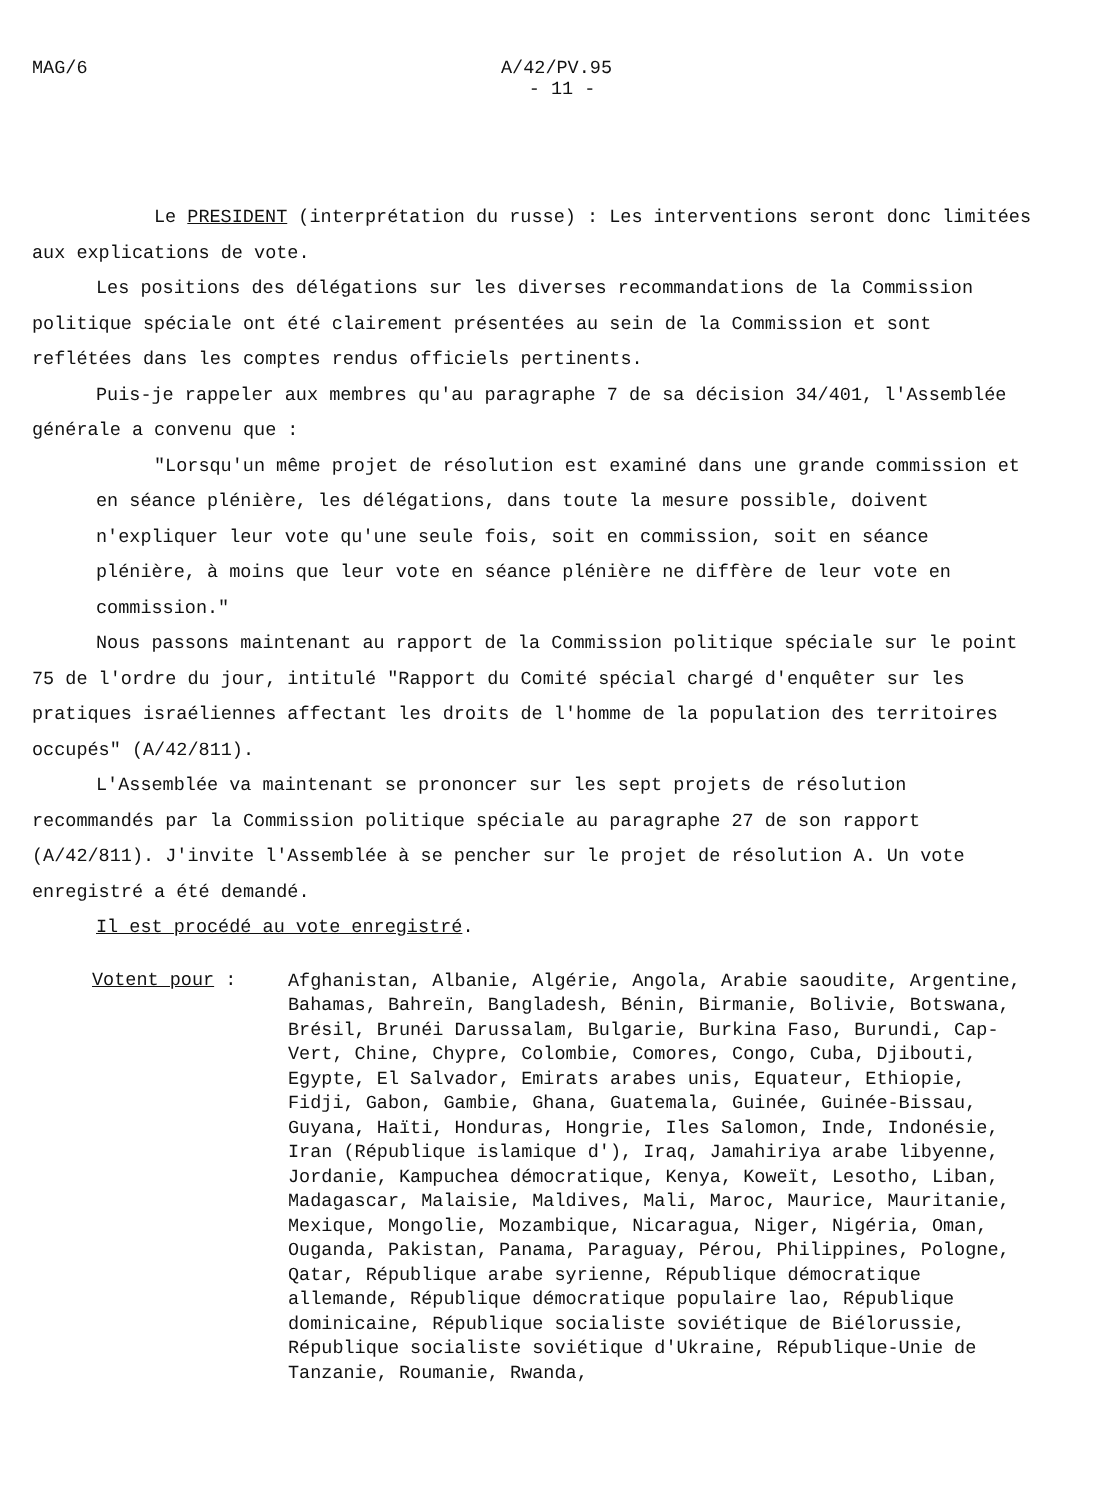MAG/6 A/42/PV.95
- 11 -
Le PRESIDENT (interprétation du russe) : Les interventions seront donc limitées aux explications de vote.
Les positions des délégations sur les diverses recommandations de la Commission politique spéciale ont été clairement présentées au sein de la Commission et sont reflétées dans les comptes rendus officiels pertinents.
Puis-je rappeler aux membres qu'au paragraphe 7 de sa décision 34/401, l'Assemblée générale a convenu que :
"Lorsqu'un même projet de résolution est examiné dans une grande commission et en séance plénière, les délégations, dans toute la mesure possible, doivent n'expliquer leur vote qu'une seule fois, soit en commission, soit en séance plénière, à moins que leur vote en séance plénière ne diffère de leur vote en commission."
Nous passons maintenant au rapport de la Commission politique spéciale sur le point 75 de l'ordre du jour, intitulé "Rapport du Comité spécial chargé d'enquêter sur les pratiques israéliennes affectant les droits de l'homme de la population des territoires occupés" (A/42/811).
L'Assemblée va maintenant se prononcer sur les sept projets de résolution recommandés par la Commission politique spéciale au paragraphe 27 de son rapport (A/42/811). J'invite l'Assemblée à se pencher sur le projet de résolution A. Un vote enregistré a été demandé.
Il est procédé au vote enregistré.
Votent pour :
Afghanistan, Albanie, Algérie, Angola, Arabie saoudite, Argentine, Bahamas, Bahreïn, Bangladesh, Bénin, Birmanie, Bolivie, Botswana, Brésil, Brunéi Darussalam, Bulgarie, Burkina Faso, Burundi, Cap-Vert, Chine, Chypre, Colombie, Comores, Congo, Cuba, Djibouti, Egypte, El Salvador, Emirats arabes unis, Equateur, Ethiopie, Fidji, Gabon, Gambie, Ghana, Guatemala, Guinée, Guinée-Bissau, Guyana, Haïti, Honduras, Hongrie, Iles Salomon, Inde, Indonésie, Iran (République islamique d'), Iraq, Jamahiriya arabe libyenne, Jordanie, Kampuchea démocratique, Kenya, Koweït, Lesotho, Liban, Madagascar, Malaisie, Maldives, Mali, Maroc, Maurice, Mauritanie, Mexique, Mongolie, Mozambique, Nicaragua, Niger, Nigéria, Oman, Ouganda, Pakistan, Panama, Paraguay, Pérou, Philippines, Pologne, Qatar, République arabe syrienne, République démocratique allemande, République démocratique populaire lao, République dominicaine, République socialiste soviétique de Biélorussie, République socialiste soviétique d'Ukraine, République-Unie de Tanzanie, Roumanie, Rwanda,